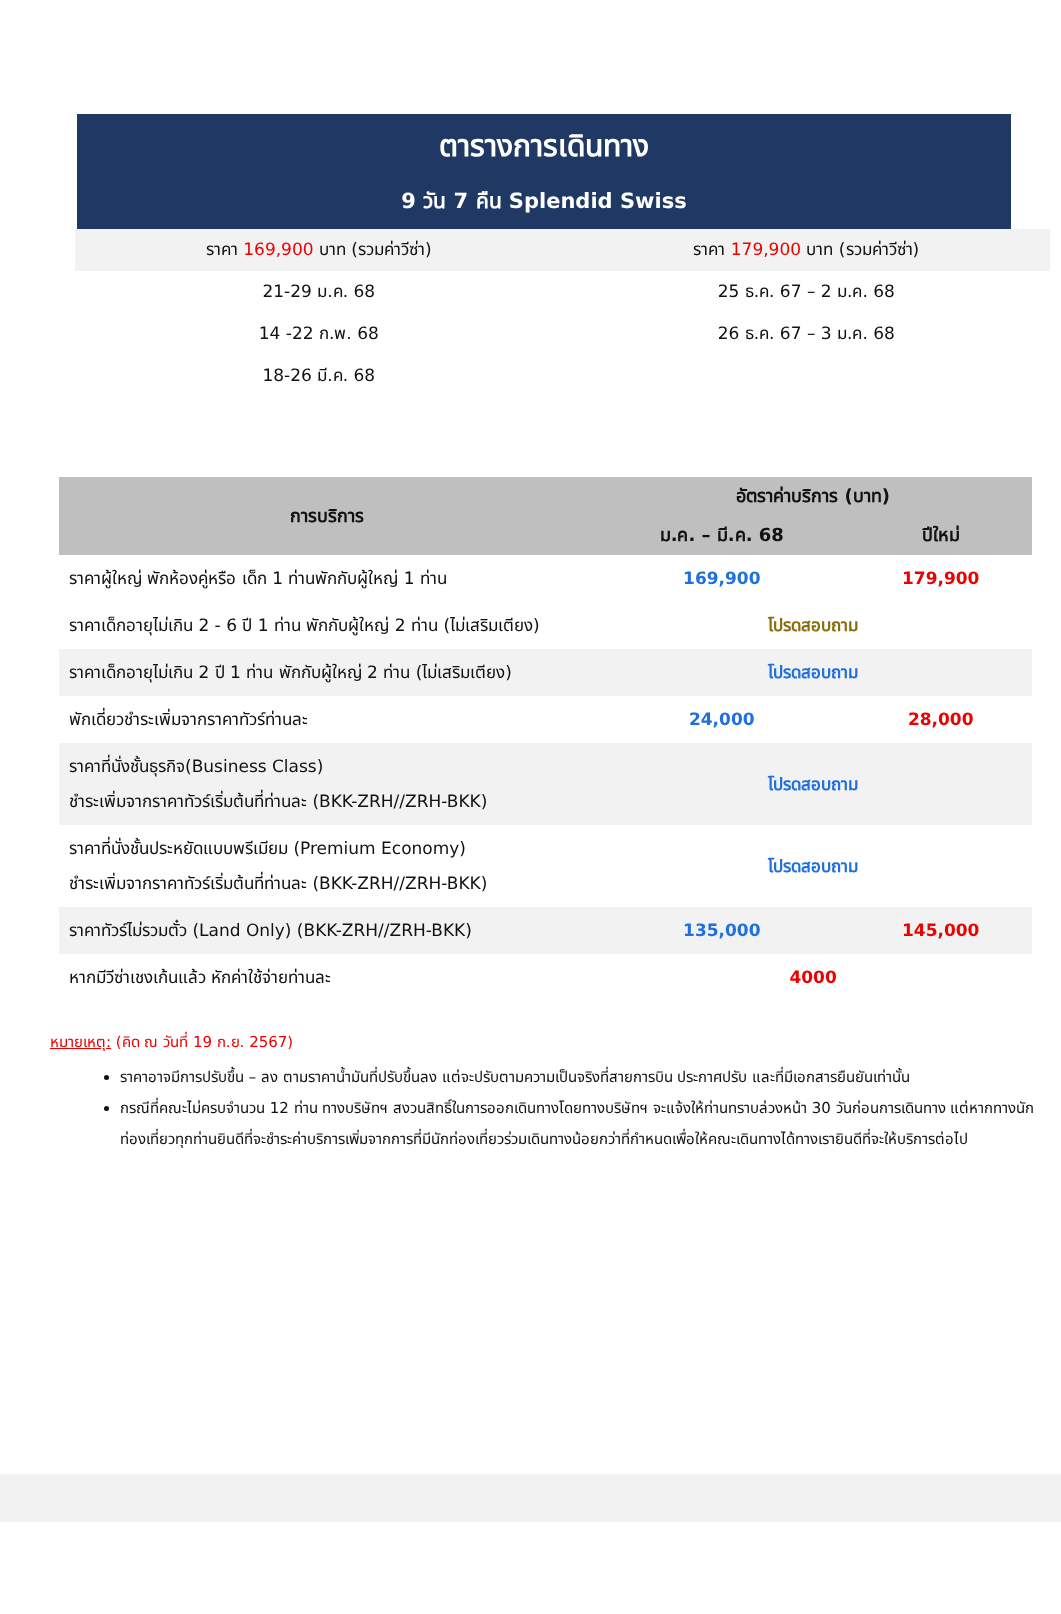ตารางการเดินทาง
9 วัน 7 คืน Splendid Swiss
| ราคา 169,900 บาท (รวมค่าวีซ่า) | ราคา 179,900 บาท (รวมค่าวีซ่า) |
| 21-29 ม.ค. 68 | 25 ธ.ค. 67 – 2 ม.ค. 68 |
| 14 -22 ก.พ. 68 | 26 ธ.ค. 67 – 3 ม.ค. 68 |
| 18-26 มี.ค. 68 | |
| การบริการ | อัตราค่าบริการ (บาท) | |
| --- | --- | --- |
| | ม.ค. – มี.ค. 68 | ปีใหม่ |
| ราคาผู้ใหญ่ พักห้องคู่หรือ เด็ก 1 ท่านพักกับผู้ใหญ่ 1 ท่าน | 169,900 | 179,900 |
| ราคาเด็กอายุไม่เกิน 2 - 6 ปี 1 ท่าน พักกับผู้ใหญ่ 2 ท่าน (ไม่เสริมเตียง) | โปรดสอบถาม | |
| ราคาเด็กอายุไม่เกิน 2 ปี 1 ท่าน พักกับผู้ใหญ่ 2 ท่าน (ไม่เสริมเตียง) | โปรดสอบถาม | |
| พักเดี่ยวชำระเพิ่มจากราคาทัวร์ท่านละ | 24,000 | 28,000 |
| ราคาที่นั่งชั้นธุรกิจ(Business Class) ชำระเพิ่มจากราคาทัวร์เริ่มต้นที่ท่านละ (BKK-ZRH//ZRH-BKK) | โปรดสอบถาม | |
| ราคาที่นั่งชั้นประหยัดแบบพรีเมียม (Premium Economy) ชำระเพิ่มจากราคาทัวร์เริ่มต้นที่ท่านละ (BKK-ZRH//ZRH-BKK) | โปรดสอบถาม | |
| ราคาทัวร์ไม่รวมตั๋ว (Land Only) (BKK-ZRH//ZRH-BKK) | 135,000 | 145,000 |
| หากมีวีซ่าเชงเก้นแล้ว หักค่าใช้จ่ายท่านละ | 4000 | |
หมายเหตุ: (คิด ณ วันที่ 19 ก.ย. 2567)
ราคาอาจมีการปรับขึ้น – ลง ตามราคาน้ำมันที่ปรับขึ้นลง แต่จะปรับตามความเป็นจริงที่สายการบิน ประกาศปรับ และที่มีเอกสารยืนยันเท่านั้น
กรณีที่คณะไม่ครบจำนวน 12 ท่าน ทางบริษัทฯ สงวนสิทธิ์ในการออกเดินทางโดยทางบริษัทฯ จะแจ้งให้ท่านทราบล่วงหน้า 30 วันก่อนการเดินทาง แต่หากทางนักท่องเที่ยวทุกท่านยินดีที่จะชำระค่าบริการเพิ่มจากการที่มีนักท่องเที่ยวร่วมเดินทางน้อยกว่าที่กำหนดเพื่อให้คณะเดินทางได้ทางเรายินดีที่จะให้บริการต่อไป